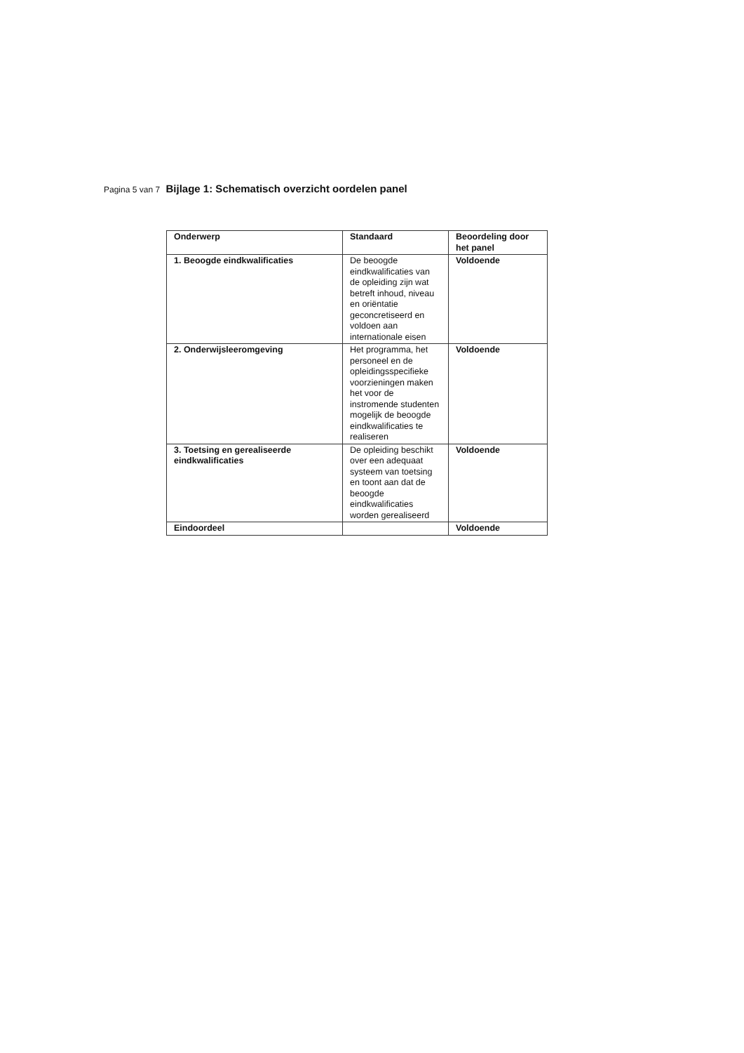Pagina 5 van 7 Bijlage 1: Schematisch overzicht oordelen panel
| Onderwerp | Standaard | Beoordeling door het panel |
| --- | --- | --- |
| 1. Beoogde eindkwalificaties | De beoogde eindkwalificaties van de opleiding zijn wat betreft inhoud, niveau en oriëntatie geconcretiseerd en voldoen aan internationale eisen | Voldoende |
| 2. Onderwijsleeromgeving | Het programma, het personeel en de opleidingsspecifieke voorzieningen maken het voor de instromende studenten mogelijk de beoogde eindkwalificaties te realiseren | Voldoende |
| 3. Toetsing en gerealiseerde eindkwalificaties | De opleiding beschikt over een adequaat systeem van toetsing en toont aan dat de beoogde eindkwalificaties worden gerealiseerd | Voldoende |
| Eindoordeel | | Voldoende |